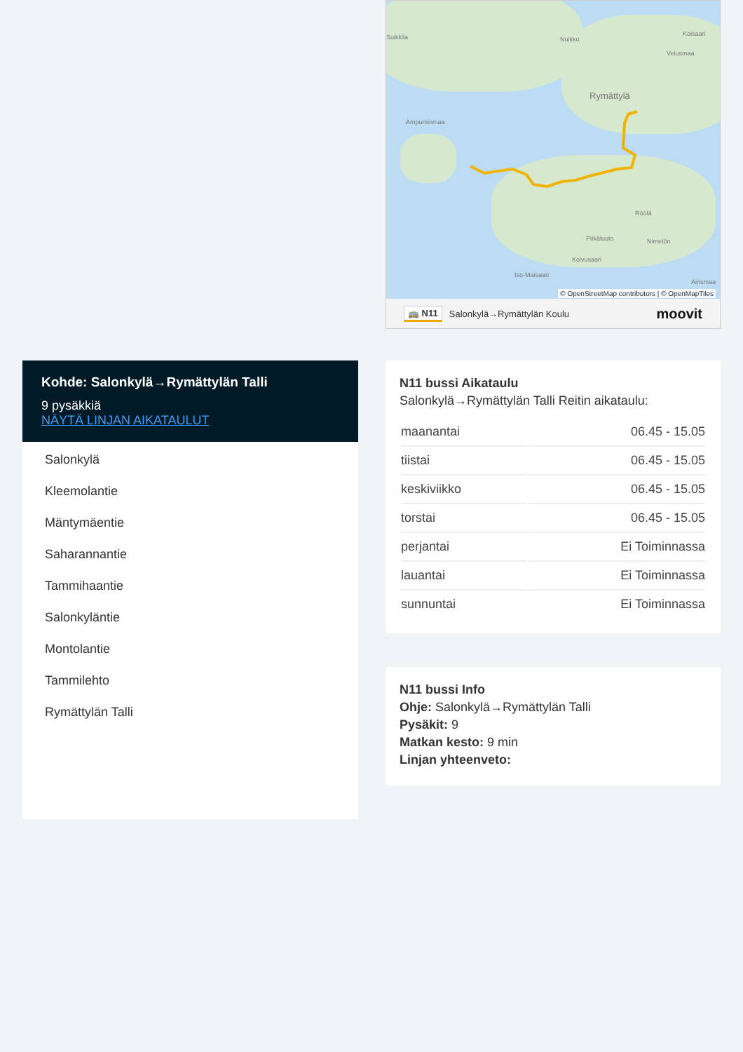Suikkila Nuikko
Koisaari
Velusmaa
Rymättylä
Ampuminmaa
Röölä
Pitkäluoto Nimetön
Koivusaari
Iso-Maisaari
Airismaa
© OpenStreetMap contributors | © OpenMapTiles
🚌 N11 Salonkylä→Rymättylän Koulu moovit
Kohde: Salonkylä→Rymättylän Talli
9 pysäkkiä
NÄYTÄ LINJAN AIKATAULUT
Salonkylä
Kleemolantie
Mäntymäentie
Saharannantie
Tammihaantie
Salonkyläntie
Montolantie
Tammilehto
Rymättylän Talli
N11 bussi Aikataulu
Salonkylä→Rymättylän Talli Reitin aikataulu:
| maanantai | 06.45 - 15.05 |
| tiistai | 06.45 - 15.05 |
| keskiviikko | 06.45 - 15.05 |
| torstai | 06.45 - 15.05 |
| perjantai | Ei Toiminnassa |
| lauantai | Ei Toiminnassa |
| sunnuntai | Ei Toiminnassa |
N11 bussi Info
Ohje: Salonkylä→Rymättylän Talli
Pysäkit: 9
Matkan kesto: 9 min
Linjan yhteenveto: